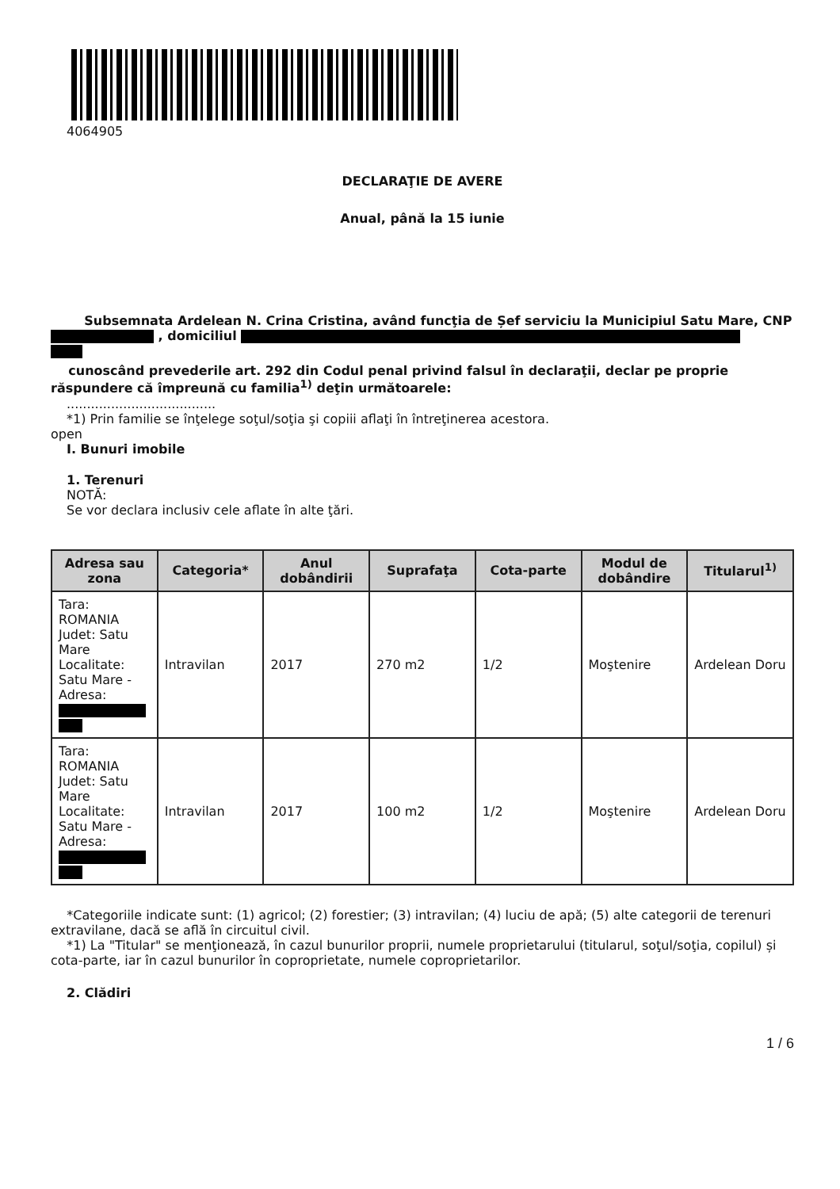4064905
DECLARAŢIE DE AVERE
Anual, până la 15 iunie
Subsemnata Ardelean N. Crina Cristina, având funcţia de Șef serviciu la Municipiul Satu Mare, CNP , domiciliul
cunoscând prevederile art. 292 din Codul penal privind falsul în declaraţii, declar pe proprie răspundere că împreună cu familia<sup>1)</sup> deţin următoarele:
.....................................
*1) Prin familie se înţelege soţul/soţia şi copiii aflaţi în întreţinerea acestora.
open
I. Bunuri imobile
1. Terenuri
NOTĂ:
Se vor declara inclusiv cele aflate în alte ţări.
| Adresa sau zona | Categoria* | Anul dobândirii | Suprafaţa | Cota-parte | Modul de dobândire | Titularul<sup>1)</sup> |
| --- | --- | --- | --- | --- | --- | --- |
| Tara: ROMANIA Judet: Satu Mare Localitate: Satu Mare - Adresa: | Intravilan | 2017 | 270 m2 | 1/2 | Moştenire | Ardelean Doru |
| Tara: ROMANIA Judet: Satu Mare Localitate: Satu Mare - Adresa: | Intravilan | 2017 | 100 m2 | 1/2 | Moştenire | Ardelean Doru |
*Categoriile indicate sunt: (1) agricol; (2) forestier; (3) intravilan; (4) luciu de apă; (5) alte categorii de terenuri extravilane, dacă se află în circuitul civil.
*1) La "Titular" se menţionează, în cazul bunurilor proprii, numele proprietarului (titularul, soţul/soţia, copilul) și cota-parte, iar în cazul bunurilor în coproprietate, numele coproprietarilor.
2. Clădiri
1 / 6